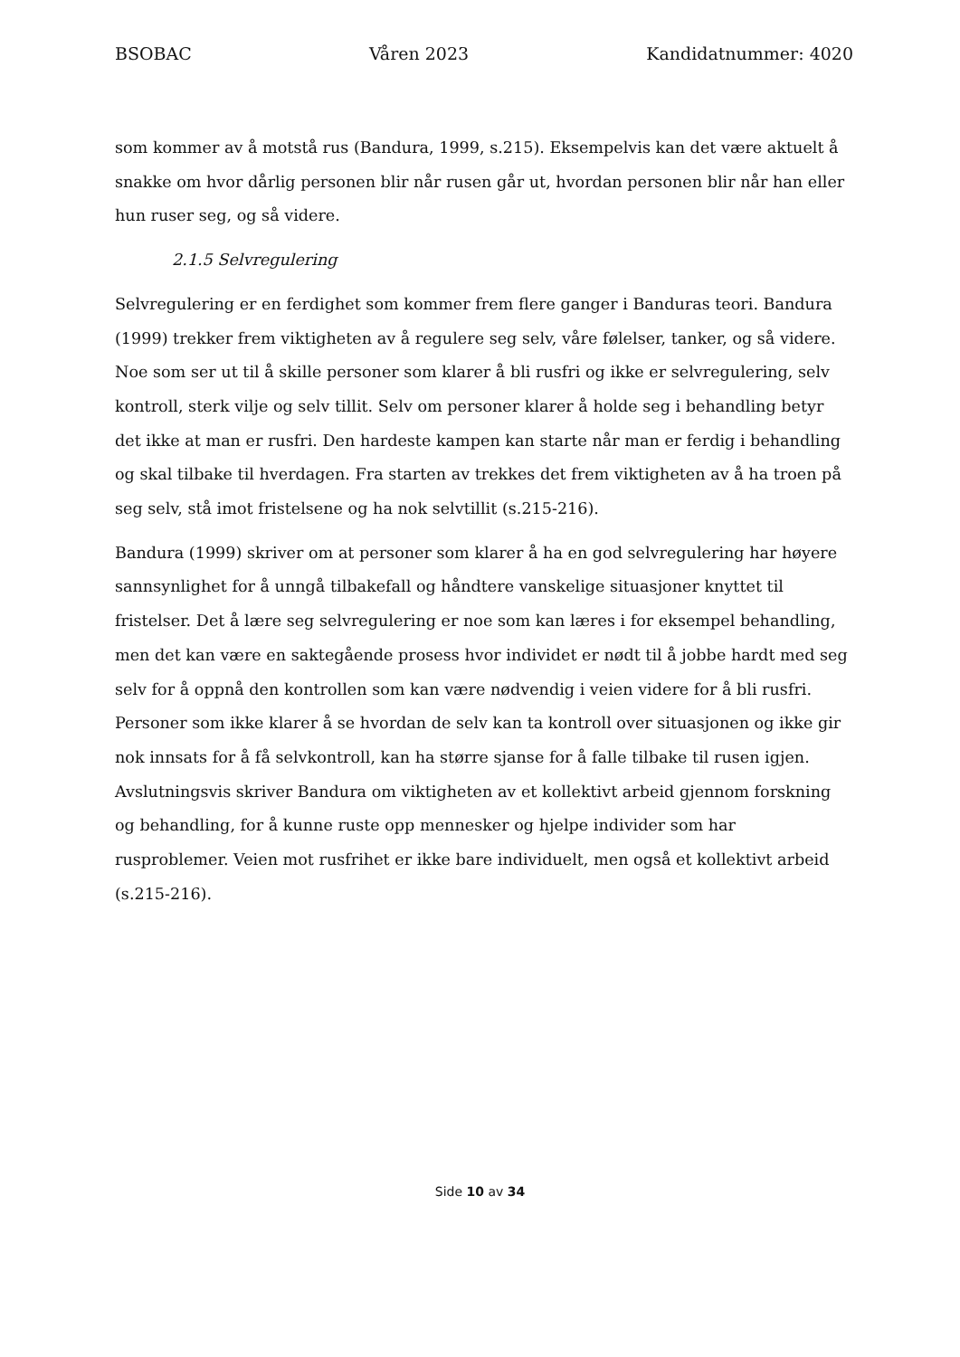BSOBAC Våren 2023 Kandidatnummer: 4020
som kommer av å motstå rus (Bandura, 1999, s.215). Eksempelvis kan det være aktuelt å snakke om hvor dårlig personen blir når rusen går ut, hvordan personen blir når han eller hun ruser seg, og så videre.
2.1.5 Selvregulering
Selvregulering er en ferdighet som kommer frem flere ganger i Banduras teori. Bandura (1999) trekker frem viktigheten av å regulere seg selv, våre følelser, tanker, og så videre. Noe som ser ut til å skille personer som klarer å bli rusfri og ikke er selvregulering, selv kontroll, sterk vilje og selv tillit. Selv om personer klarer å holde seg i behandling betyr det ikke at man er rusfri. Den hardeste kampen kan starte når man er ferdig i behandling og skal tilbake til hverdagen. Fra starten av trekkes det frem viktigheten av å ha troen på seg selv, stå imot fristelsene og ha nok selvtillit (s.215-216).
Bandura (1999) skriver om at personer som klarer å ha en god selvregulering har høyere sannsynlighet for å unngå tilbakefall og håndtere vanskelige situasjoner knyttet til fristelser. Det å lære seg selvregulering er noe som kan læres i for eksempel behandling, men det kan være en saktegående prosess hvor individet er nødt til å jobbe hardt med seg selv for å oppnå den kontrollen som kan være nødvendig i veien videre for å bli rusfri. Personer som ikke klarer å se hvordan de selv kan ta kontroll over situasjonen og ikke gir nok innsats for å få selvkontroll, kan ha større sjanse for å falle tilbake til rusen igjen. Avslutningsvis skriver Bandura om viktigheten av et kollektivt arbeid gjennom forskning og behandling, for å kunne ruste opp mennesker og hjelpe individer som har rusproblemer. Veien mot rusfrihet er ikke bare individuelt, men også et kollektivt arbeid (s.215-216).
Side 10 av 34